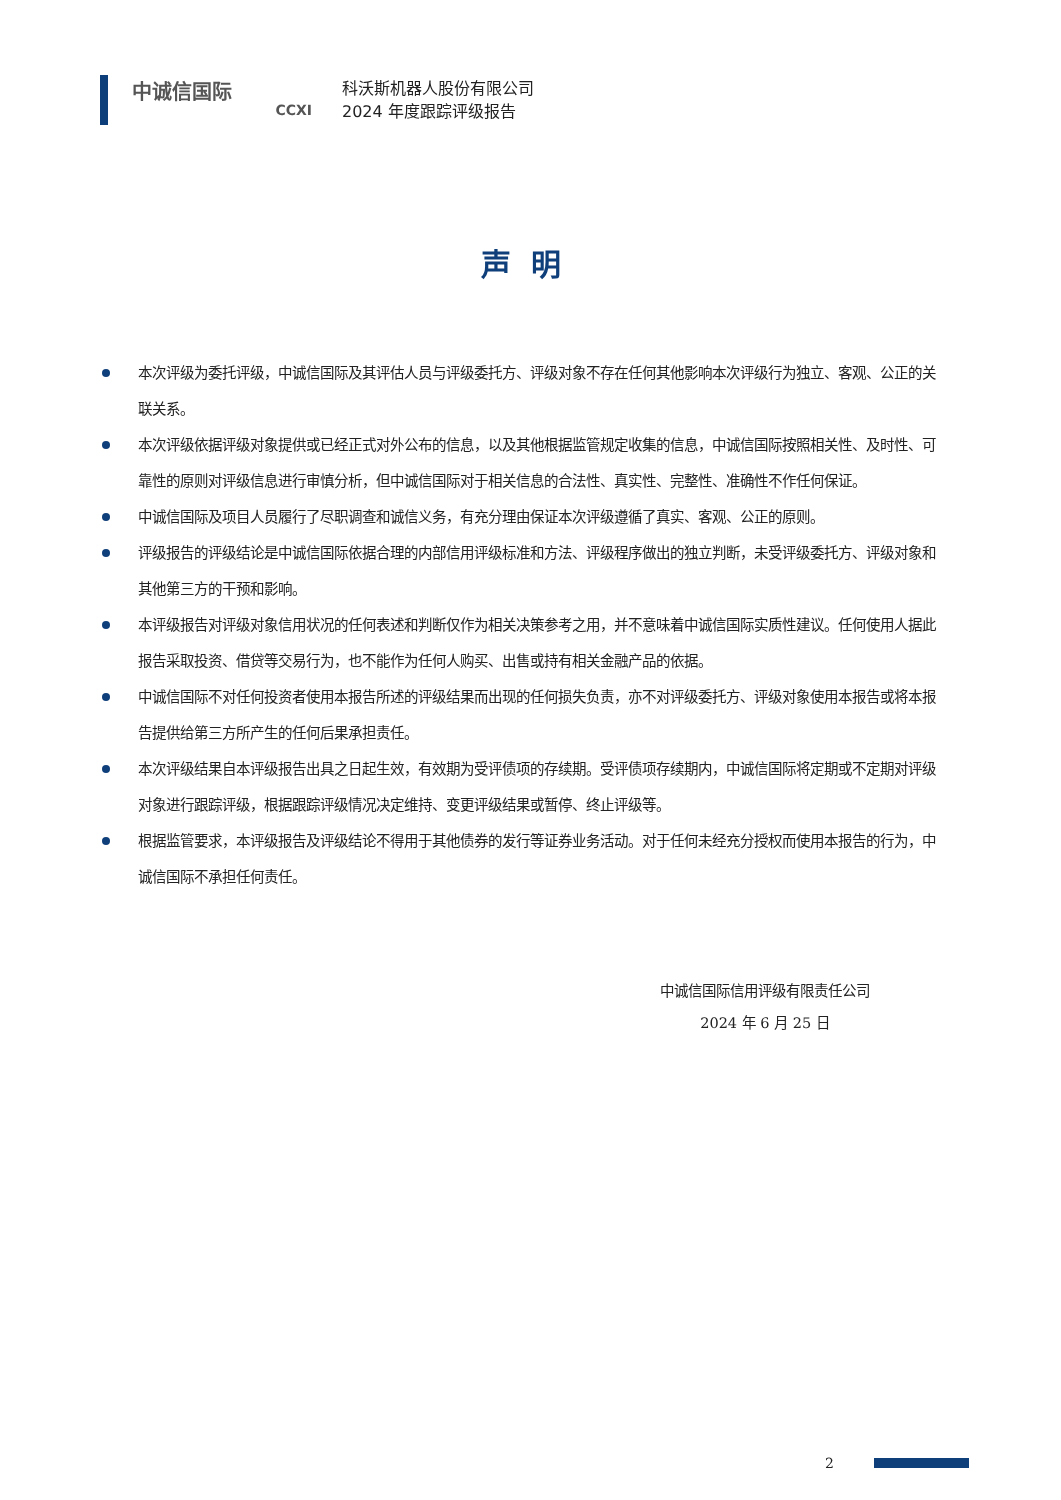中诚信国际
CCXI
科沃斯机器人股份有限公司
2024 年度跟踪评级报告
声明
本次评级为委托评级，中诚信国际及其评估人员与评级委托方、评级对象不存在任何其他影响本次评级行为独立、客观、公正的关联关系。
本次评级依据评级对象提供或已经正式对外公布的信息，以及其他根据监管规定收集的信息，中诚信国际按照相关性、及时性、可靠性的原则对评级信息进行审慎分析，但中诚信国际对于相关信息的合法性、真实性、完整性、准确性不作任何保证。
中诚信国际及项目人员履行了尽职调查和诚信义务，有充分理由保证本次评级遵循了真实、客观、公正的原则。
评级报告的评级结论是中诚信国际依据合理的内部信用评级标准和方法、评级程序做出的独立判断，未受评级委托方、评级对象和其他第三方的干预和影响。
本评级报告对评级对象信用状况的任何表述和判断仅作为相关决策参考之用，并不意味着中诚信国际实质性建议。任何使用人据此报告采取投资、借贷等交易行为，也不能作为任何人购买、出售或持有相关金融产品的依据。
中诚信国际不对任何投资者使用本报告所述的评级结果而出现的任何损失负责，亦不对评级委托方、评级对象使用本报告或将本报告提供给第三方所产生的任何后果承担责任。
本次评级结果自本评级报告出具之日起生效，有效期为受评债项的存续期。受评债项存续期内，中诚信国际将定期或不定期对评级对象进行跟踪评级，根据跟踪评级情况决定维持、变更评级结果或暂停、终止评级等。
根据监管要求，本评级报告及评级结论不得用于其他债券的发行等证券业务活动。对于任何未经充分授权而使用本报告的行为，中诚信国际不承担任何责任。
中诚信国际信用评级有限责任公司
2024 年 6 月 25 日
2